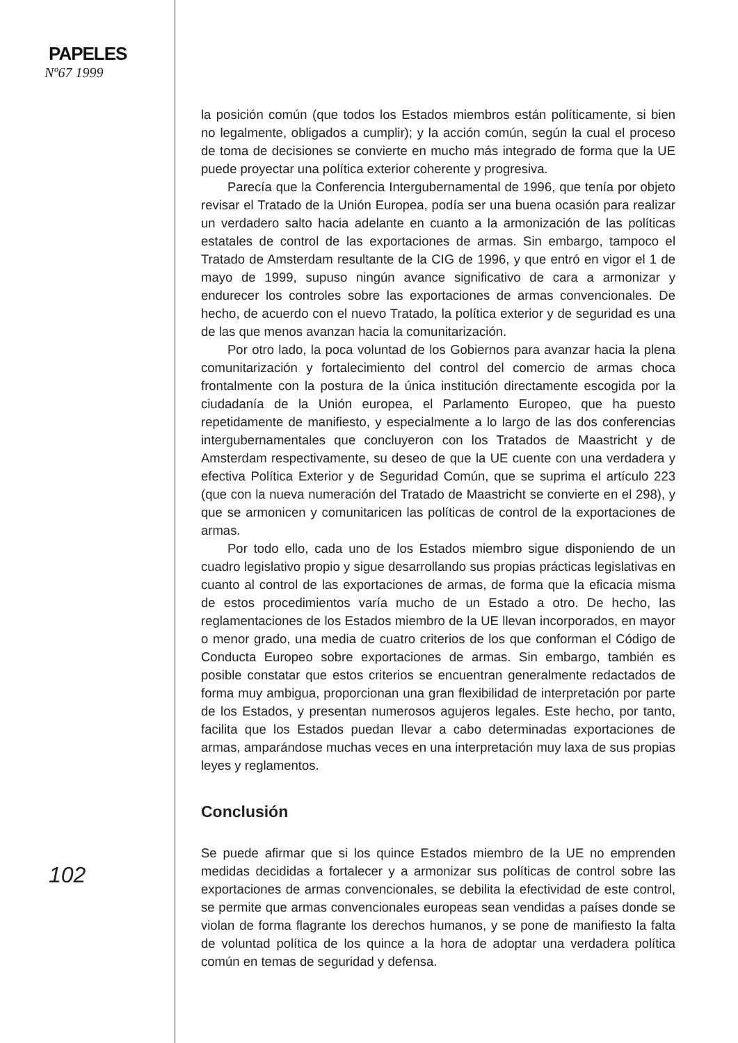PAPELES
Nº67 1999
la posición común (que todos los Estados miembros están políticamente, si bien no legalmente, obligados a cumplir); y la acción común, según la cual el proceso de toma de decisiones se convierte en mucho más integrado de forma que la UE puede proyectar una política exterior coherente y progresiva.
Parecía que la Conferencia Intergubernamental de 1996, que tenía por objeto revisar el Tratado de la Unión Europea, podía ser una buena ocasión para realizar un verdadero salto hacia adelante en cuanto a la armonización de las políticas estatales de control de las exportaciones de armas. Sin embargo, tampoco el Tratado de Amsterdam resultante de la CIG de 1996, y que entró en vigor el 1 de mayo de 1999, supuso ningún avance significativo de cara a armonizar y endurecer los controles sobre las exportaciones de armas convencionales. De hecho, de acuerdo con el nuevo Tratado, la política exterior y de seguridad es una de las que menos avanzan hacia la comunitarización.
Por otro lado, la poca voluntad de los Gobiernos para avanzar hacia la plena comunitarización y fortalecimiento del control del comercio de armas choca frontalmente con la postura de la única institución directamente escogida por la ciudadanía de la Unión europea, el Parlamento Europeo, que ha puesto repetidamente de manifiesto, y especialmente a lo largo de las dos conferencias intergubernamentales que concluyeron con los Tratados de Maastricht y de Amsterdam respectivamente, su deseo de que la UE cuente con una verdadera y efectiva Política Exterior y de Seguridad Común, que se suprima el artículo 223 (que con la nueva numeración del Tratado de Maastricht se convierte en el 298), y que se armonicen y comunitaricen las políticas de control de la exportaciones de armas.
Por todo ello, cada uno de los Estados miembro sigue disponiendo de un cuadro legislativo propio y sigue desarrollando sus propias prácticas legislativas en cuanto al control de las exportaciones de armas, de forma que la eficacia misma de estos procedimientos varía mucho de un Estado a otro. De hecho, las reglamentaciones de los Estados miembro de la UE llevan incorporados, en mayor o menor grado, una media de cuatro criterios de los que conforman el Código de Conducta Europeo sobre exportaciones de armas. Sin embargo, también es posible constatar que estos criterios se encuentran generalmente redactados de forma muy ambigua, proporcionan una gran flexibilidad de interpretación por parte de los Estados, y presentan numerosos agujeros legales. Este hecho, por tanto, facilita que los Estados puedan llevar a cabo determinadas exportaciones de armas, amparándose muchas veces en una interpretación muy laxa de sus propias leyes y reglamentos.
Conclusión
Se puede afirmar que si los quince Estados miembro de la UE no emprenden medidas decididas a fortalecer y a armonizar sus políticas de control sobre las exportaciones de armas convencionales, se debilita la efectividad de este control, se permite que armas convencionales europeas sean vendidas a países donde se violan de forma flagrante los derechos humanos, y se pone de manifiesto la falta de voluntad política de los quince a la hora de adoptar una verdadera política común en temas de seguridad y defensa.
102